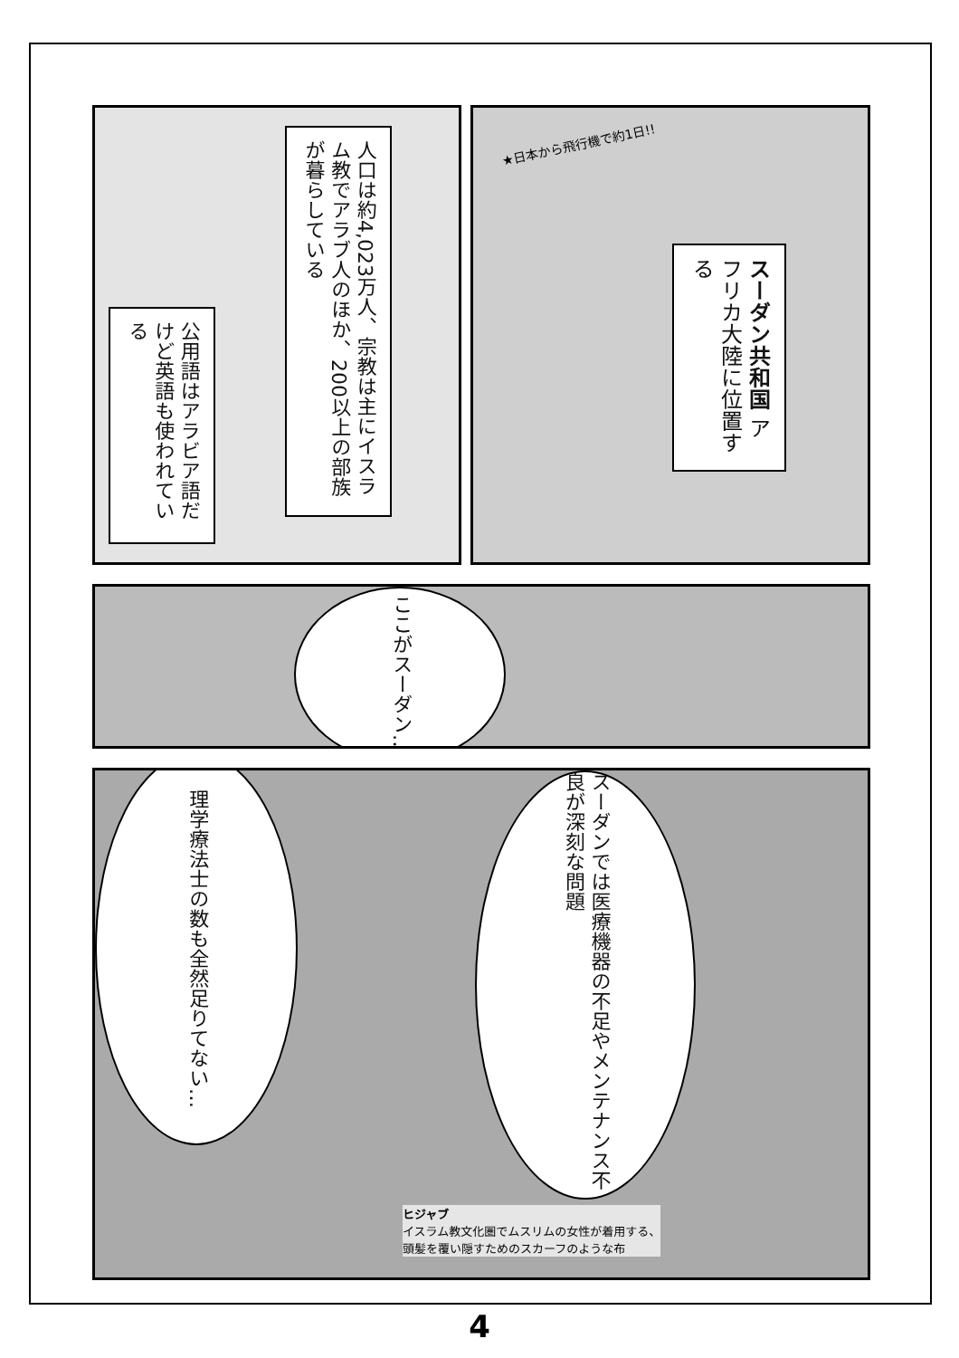人口は約4,023万人、宗教は主にイスラム教でアラブ人のほか、200以上の部族が暮らしている
公用語はアラビア語だけど英語も使われている
★日本から飛行機で約1日!!
スーダン共和国 アフリカ大陸に位置する
ここがスーダン…
理学療法士の数も全然足りてない…
スーダンでは医療機器の不足やメンテナンス不良が深刻な問題
ヒジャブ
イスラム教文化圏でムスリムの女性が着用する、
頭髪を覆い隠すためのスカーフのような布
4